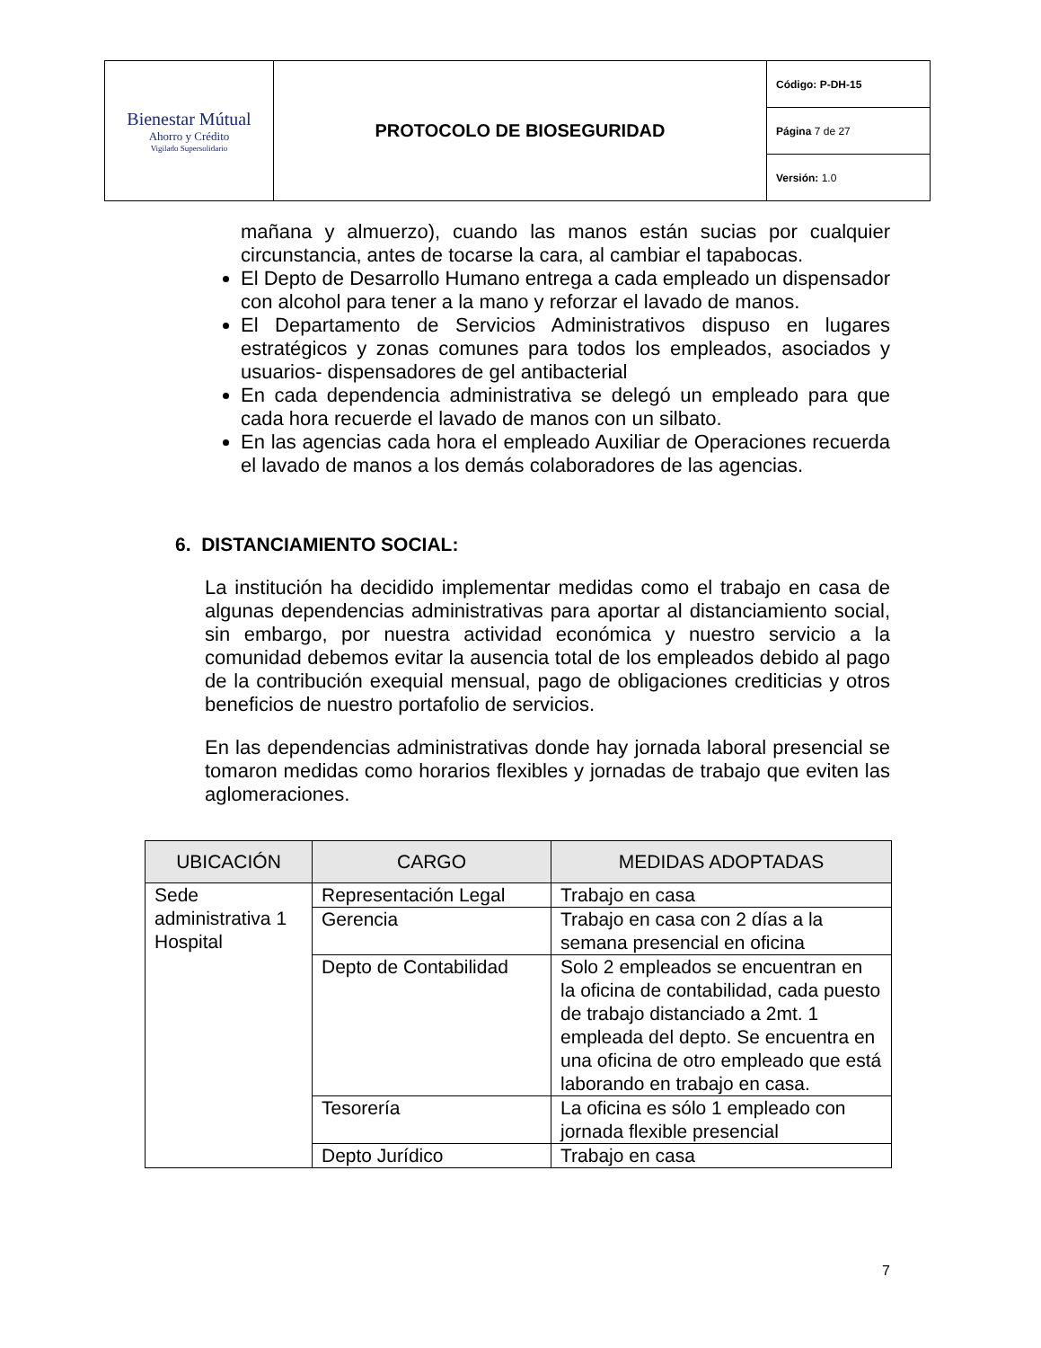| Bienestar Mútual Ahorro y Crédito Vigilado Supersolidario | PROTOCOLO DE BIOSEGURIDAD | Código: P-DH-15 |
| | | Página 7 de 27 |
| | | Versión: 1.0 |
mañana y almuerzo), cuando las manos están sucias por cualquier circunstancia, antes de tocarse la cara, al cambiar el tapabocas.
El Depto de Desarrollo Humano entrega a cada empleado un dispensador con alcohol para tener a la mano y reforzar el lavado de manos.
El Departamento de Servicios Administrativos dispuso en lugares estratégicos y zonas comunes para todos los empleados, asociados y usuarios- dispensadores de gel antibacterial
En cada dependencia administrativa se delegó un empleado para que cada hora recuerde el lavado de manos con un silbato.
En las agencias cada hora el empleado Auxiliar de Operaciones recuerda el lavado de manos a los demás colaboradores de las agencias.
6. DISTANCIAMIENTO SOCIAL:
La institución ha decidido implementar medidas como el trabajo en casa de algunas dependencias administrativas para aportar al distanciamiento social, sin embargo, por nuestra actividad económica y nuestro servicio a la comunidad debemos evitar la ausencia total de los empleados debido al pago de la contribución exequial mensual, pago de obligaciones crediticias y otros beneficios de nuestro portafolio de servicios.
En las dependencias administrativas donde hay jornada laboral presencial se tomaron medidas como horarios flexibles y jornadas de trabajo que eviten las aglomeraciones.
| UBICACIÓN | CARGO | MEDIDAS ADOPTADAS |
| --- | --- | --- |
| Sede administrativa 1 Hospital | Representación Legal | Trabajo en casa |
| | Gerencia | Trabajo en casa con 2 días a la semana presencial en oficina |
| | Depto de Contabilidad | Solo 2 empleados se encuentran en la oficina de contabilidad, cada puesto de trabajo distanciado a 2mt. 1 empleada del depto. Se encuentra en una oficina de otro empleado que está laborando en trabajo en casa. |
| | Tesorería | La oficina es sólo 1 empleado con jornada flexible presencial |
| | Depto Jurídico | Trabajo en casa |
7